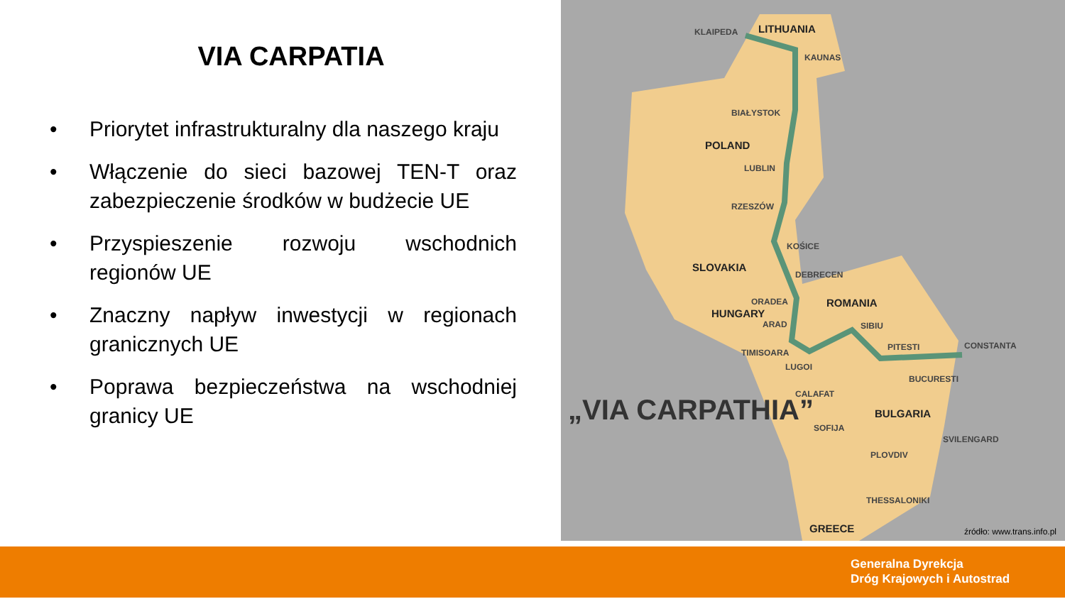VIA CARPATIA
• Priorytet infrastrukturalny dla naszego kraju
• Włączenie do sieci bazowej TEN-T oraz zabezpieczenie środków w budżecie UE
• Przyspieszenie rozwoju wschodnich regionów UE
• Znaczny napływ inwestycji w regionach granicznych UE
• Poprawa bezpieczeństwa na wschodniej granicy UE
KLAIPEDA LITHUANIA
KAUNAS
BIAŁYSTOK
POLAND
LUBLIN
RZESZÓW
KOŚICE
SLOVAKIA
DEBRECEN
ORADEA ROMANIA
HUNGARY
ARAD SIBIU
PITESTI CONSTANTA
TIMISOARA
LUGOI
BUCURESTI
CALAFAT
BULGARIA
SOFIJA
SVILENGARD
PLOVDIV
THESSALONIKI
GREECE
„VIA CARPATHIA”
źródło: www.trans.info.pl
Generalna Dyrekcja
Dróg Krajowych i Autostrad